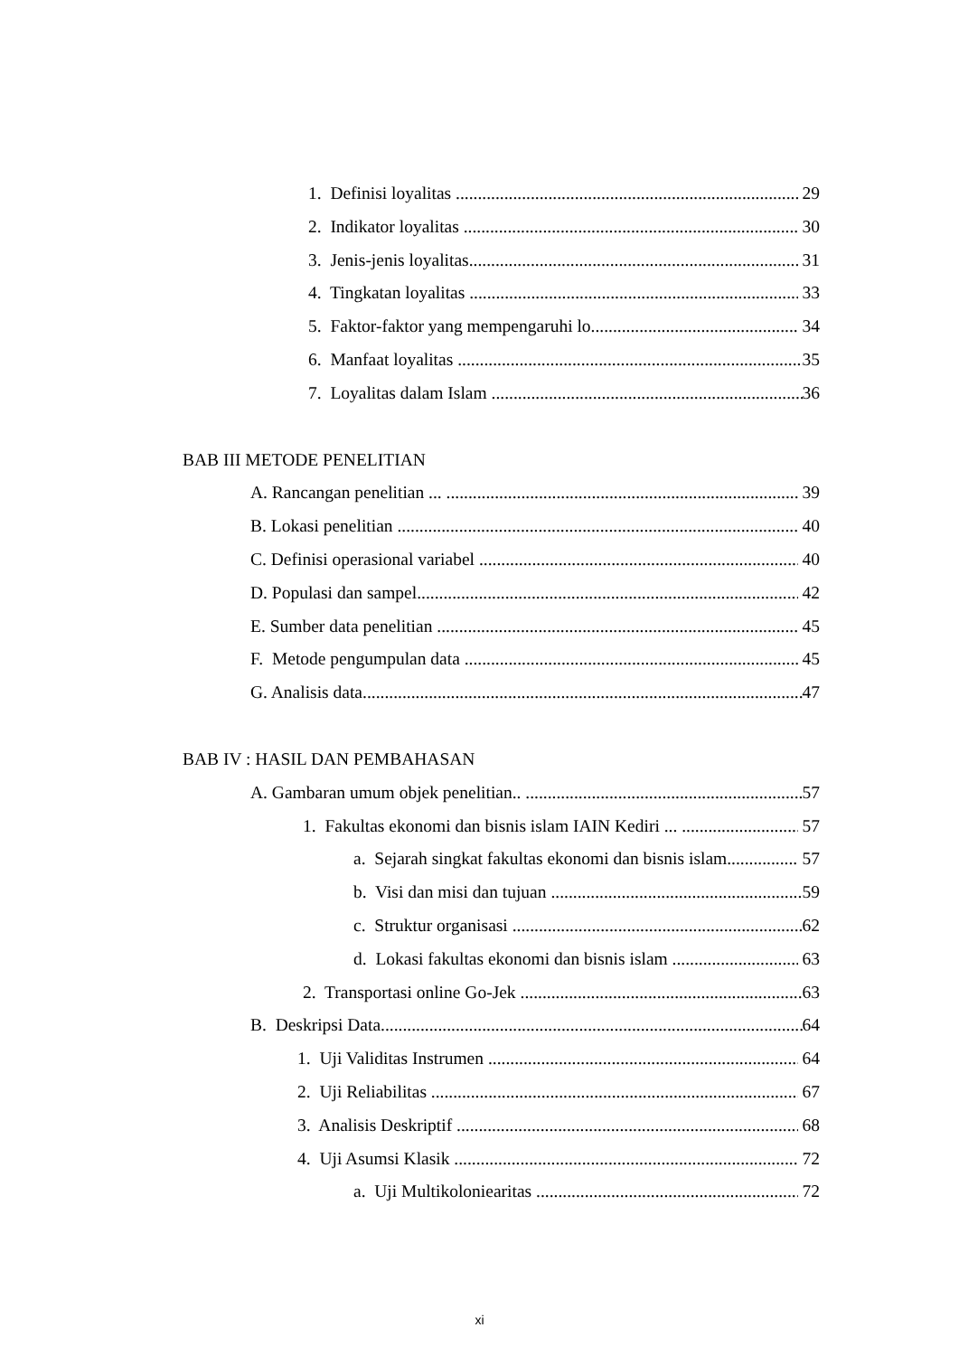1. Definisi loyalitas 29
2. Indikator loyalitas 30
3. Jenis-jenis loyalitas 31
4. Tingkatan loyalitas 33
5. Faktor-faktor yang mempengaruhi lo 34
6. Manfaat loyalitas 35
7. Loyalitas dalam Islam 36
BAB III METODE PENELITIAN
A. Rancangan penelitian ... 39
B. Lokasi penelitian 40
C. Definisi operasional variabel 40
D. Populasi dan sampel 42
E. Sumber data penelitian 45
F. Metode pengumpulan data 45
G. Analisis data.. 47
BAB IV : HASIL DAN PEMBAHASAN
A. Gambaran umum objek penelitian.. 57
1. Fakultas ekonomi dan bisnis islam IAIN Kediri ... 57
a. Sejarah singkat fakultas ekonomi dan bisnis islam 57
b. Visi dan misi dan tujuan 59
c. Struktur organisasi 62
d. Lokasi fakultas ekonomi dan bisnis islam 63
2. Transportasi online Go-Jek 63
B. Deskripsi Data. 64
1. Uji Validitas Instrumen 64
2. Uji Reliabilitas 67
3. Analisis Deskriptif ... 68
4. Uji Asumsi Klasik 72
a. Uji Multikoloniearitas 72
xi